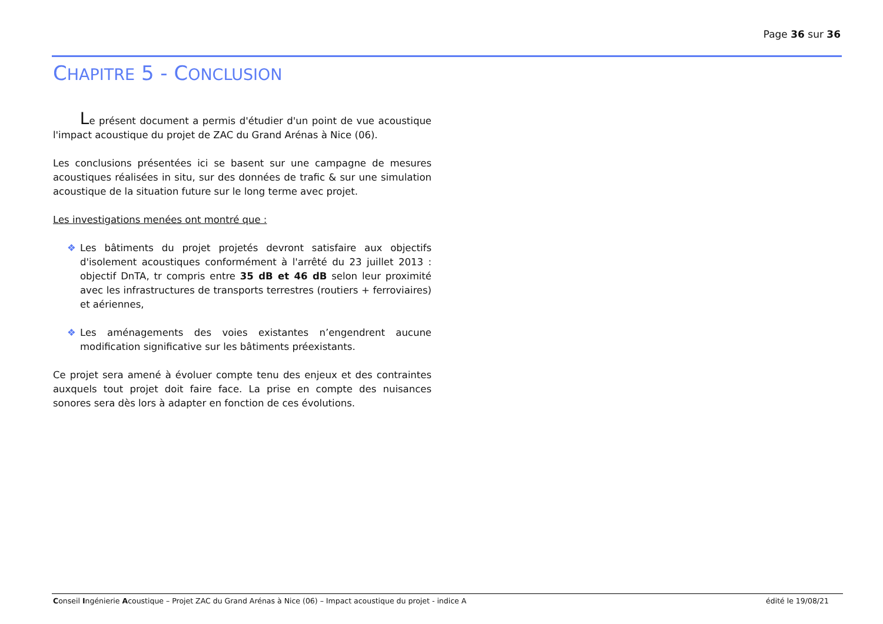Page 36 sur 36
CHAPITRE 5 - CONCLUSION
Le présent document a permis d'étudier d'un point de vue acoustique l'impact acoustique du projet de ZAC du Grand Arénas à Nice (06).
Les conclusions présentées ici se basent sur une campagne de mesures acoustiques réalisées in situ, sur des données de trafic & sur une simulation acoustique de la situation future sur le long terme avec projet.
Les investigations menées ont montré que :
❖ Les bâtiments du projet projetés devront satisfaire aux objectifs d'isolement acoustiques conformément à l'arrêté du 23 juillet 2013 : objectif DnTA, tr compris entre 35 dB et 46 dB selon leur proximité avec les infrastructures de transports terrestres (routiers + ferroviaires) et aériennes,
❖ Les aménagements des voies existantes n’engendrent aucune modification significative sur les bâtiments préexistants.
Ce projet sera amené à évoluer compte tenu des enjeux et des contraintes auxquels tout projet doit faire face. La prise en compte des nuisances sonores sera dès lors à adapter en fonction de ces évolutions.
Conseil Ingénierie Acoustique – Projet ZAC du Grand Arénas à Nice (06) – Impact acoustique du projet - indice A édité le 19/08/21